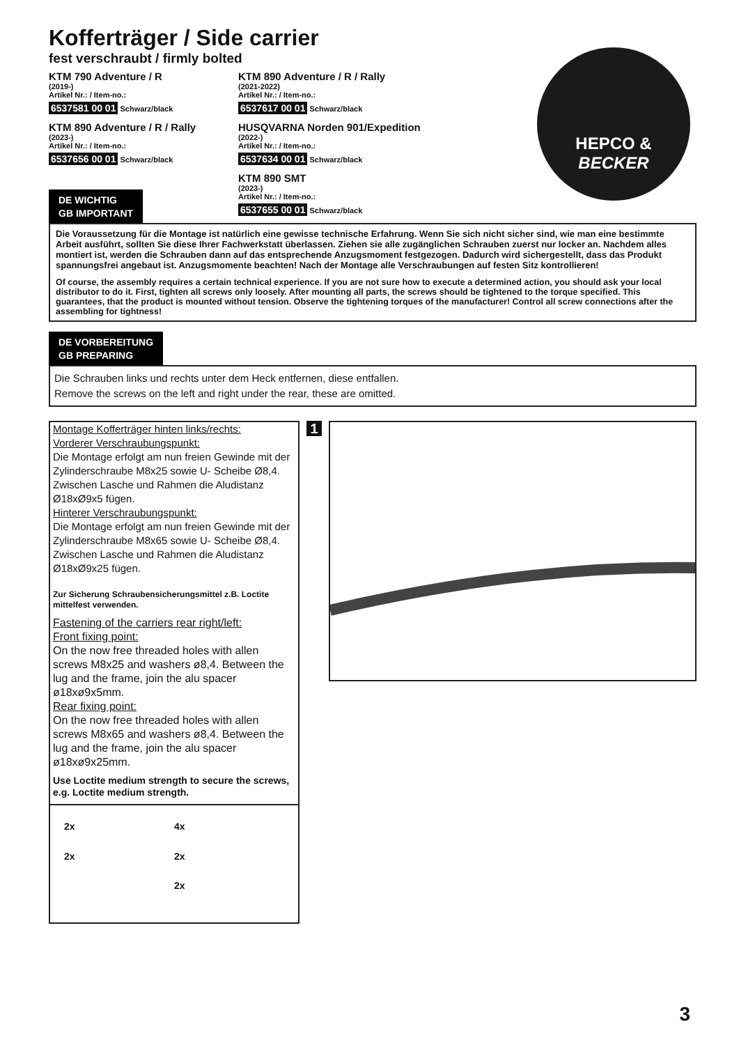HEPCO &
BECKER
Kofferträger / Side carrier
fest verschraubt / firmly bolted
KTM 790 Adventure / R
(2019-)
Artikel Nr.: / Item-no.:
6537581 00 01 Schwarz/black
KTM 890 Adventure / R / Rally
(2021-2022)
Artikel Nr.: / Item-no.:
6537617 00 01 Schwarz/black
KTM 890 Adventure / R / Rally
(2023-)
Artikel Nr.: / Item-no.:
6537656 00 01 Schwarz/black
HUSQVARNA Norden 901/Expedition
(2022-)
Artikel Nr.: / Item-no.:
6537634 00 01 Schwarz/black
DE WICHTIG
GB IMPORTANT
KTM 890 SMT
(2023-)
Artikel Nr.: / Item-no.:
6537655 00 01 Schwarz/black
Die Voraussetzung für die Montage ist natürlich eine gewisse technische Erfahrung. Wenn Sie sich nicht sicher sind, wie man eine bestimmte Arbeit ausführt, sollten Sie diese Ihrer Fachwerkstatt überlassen. Ziehen sie alle zugänglichen Schrauben zuerst nur locker an. Nachdem alles montiert ist, werden die Schrauben dann auf das entsprechende Anzugsmoment festgezogen. Dadurch wird sichergestellt, dass das Produkt spannungsfrei angebaut ist. Anzugsmomente beachten! Nach der Montage alle Verschraubungen auf festen Sitz kontrollieren!
Of course, the assembly requires a certain technical experience. If you are not sure how to execute a determined action, you should ask your local distributor to do it. First, tighten all screws only loosely. After mounting all parts, the screws should be tightened to the torque specified. This guarantees, that the product is mounted without tension. Observe the tightening torques of the manufacturer! Control all screw connections after the assembling for tightness!
DE VORBEREITUNG
GB PREPARING
Die Schrauben links und rechts unter dem Heck entfernen, diese entfallen.
Remove the screws on the left and right under the rear, these are omitted.
Montage Kofferträger hinten links/rechts:
Vorderer Verschraubungspunkt:
Die Montage erfolgt am nun freien Gewinde mit der Zylinderschraube M8x25 sowie U- Scheibe Ø8,4. Zwischen Lasche und Rahmen die Aludistanz Ø18xØ9x5 fügen.
Hinterer Verschraubungspunkt:
Die Montage erfolgt am nun freien Gewinde mit der Zylinderschraube M8x65 sowie U- Scheibe Ø8,4. Zwischen Lasche und Rahmen die Aludistanz Ø18xØ9x25 fügen.
Zur Sicherung Schraubensicherungsmittel z.B. Loctite mittelfest verwenden.
Fastening of the carriers rear right/left:
Front fixing point:
On the now free threaded holes with allen screws M8x25 and washers ø8,4. Between the lug and the frame, join the alu spacer ø18xø9x5mm.
Rear fixing point:
On the now free threaded holes with allen screws M8x65 and washers ø8,4. Between the lug and the frame, join the alu spacer ø18xø9x25mm.
Use Loctite medium strength to secure the screws, e.g. Loctite medium strength.
2x
4x
2x
2x
2x
1
3